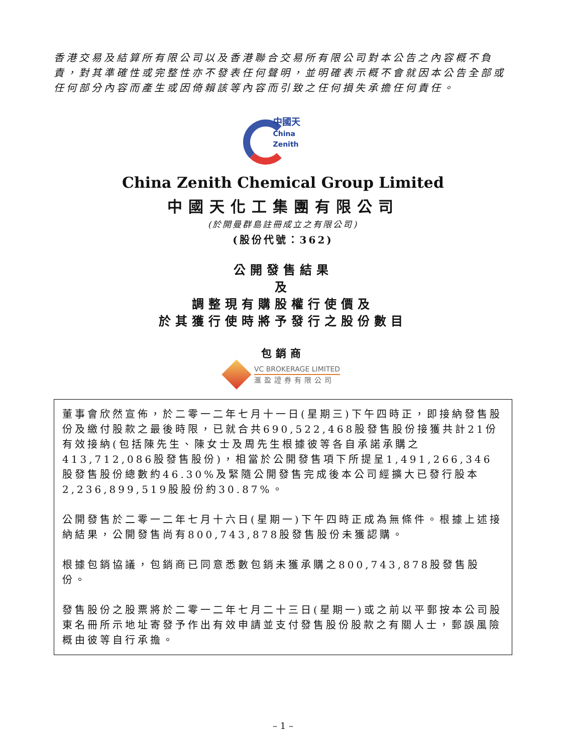香港交易及結算所有限公司以及香港聯合交易所有限公司對本公告之內容概不負責，對其準確性或完整性亦不發表任何聲明，並明確表示概不會就因本公告全部或任何部分內容而產生或因倚賴該等內容而引致之任何損失承擔任何責任。
中國天
China Zenith
China Zenith Chemical Group Limited
中國天化工集團有限公司
(於開曼群島註冊成立之有限公司)
(股份代號：362)
公開發售結果
及
調整現有購股權行使價及
於其獲行使時將予發行之股份數目
包銷商
VC BROKERAGE LIMITED
滙盈證券有限公司
董事會欣然宣佈，於二零一二年七月十一日(星期三)下午四時正，即接納發售股份及繳付股款之最後時限，已就合共690,522,468股發售股份接獲共計21份有效接納(包括陳先生、陳女士及周先生根據彼等各自承諾承購之413,712,086股發售股份)，相當於公開發售項下所提呈1,491,266,346股發售股份總數約46.30%及緊隨公開發售完成後本公司經擴大已發行股本2,236,899,519股股份約30.87%。
公開發售於二零一二年七月十六日(星期一)下午四時正成為無條件。根據上述接納結果，公開發售尚有800,743,878股發售股份未獲認購。
根據包銷協議，包銷商已同意悉數包銷未獲承購之800,743,878股發售股份。
發售股份之股票將於二零一二年七月二十三日(星期一)或之前以平郵按本公司股東名冊所示地址寄發予作出有效申請並支付發售股份股款之有關人士，郵誤風險概由彼等自行承擔。
– 1 –